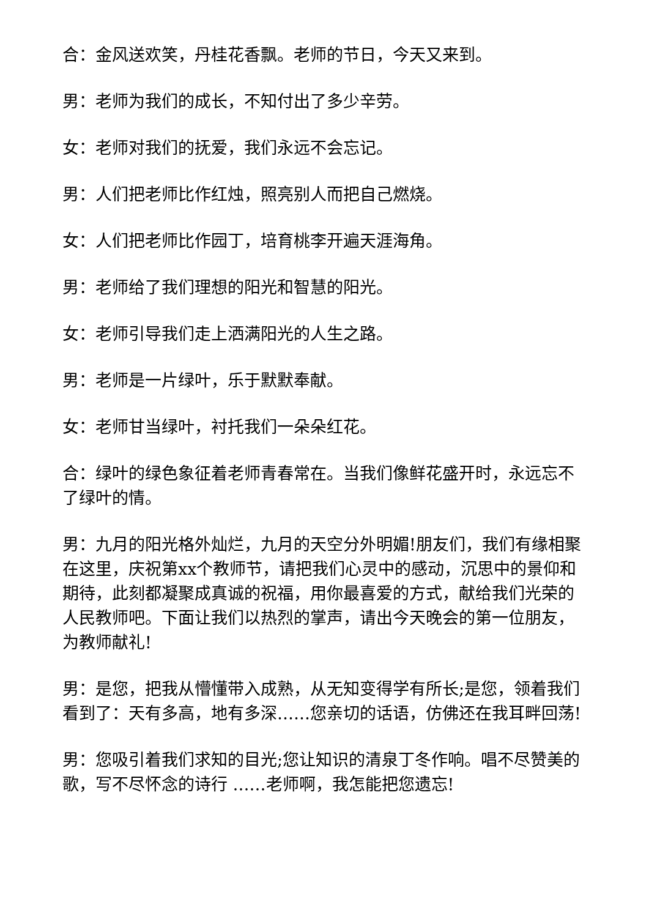合：金风送欢笑，丹桂花香飘。老师的节日，今天又来到。
男：老师为我们的成长，不知付出了多少辛劳。
女：老师对我们的抚爱，我们永远不会忘记。
男：人们把老师比作红烛，照亮别人而把自己燃烧。
女：人们把老师比作园丁，培育桃李开遍天涯海角。
男：老师给了我们理想的阳光和智慧的阳光。
女：老师引导我们走上洒满阳光的人生之路。
男：老师是一片绿叶，乐于默默奉献。
女：老师甘当绿叶，衬托我们一朵朵红花。
合：绿叶的绿色象征着老师青春常在。当我们像鲜花盛开时，永远忘不了绿叶的情。
男：九月的阳光格外灿烂，九月的天空分外明媚!朋友们，我们有缘相聚在这里，庆祝第xx个教师节，请把我们心灵中的感动，沉思中的景仰和期待，此刻都凝聚成真诚的祝福，用你最喜爱的方式，献给我们光荣的人民教师吧。下面让我们以热烈的掌声，请出今天晚会的第一位朋友，为教师献礼!
男：是您，把我从懵懂带入成熟，从无知变得学有所长;是您，领着我们看到了：天有多高，地有多深……您亲切的话语，仿佛还在我耳畔回荡!
男：您吸引着我们求知的目光;您让知识的清泉丁冬作响。唱不尽赞美的歌，写不尽怀念的诗行 ……老师啊，我怎能把您遗忘!